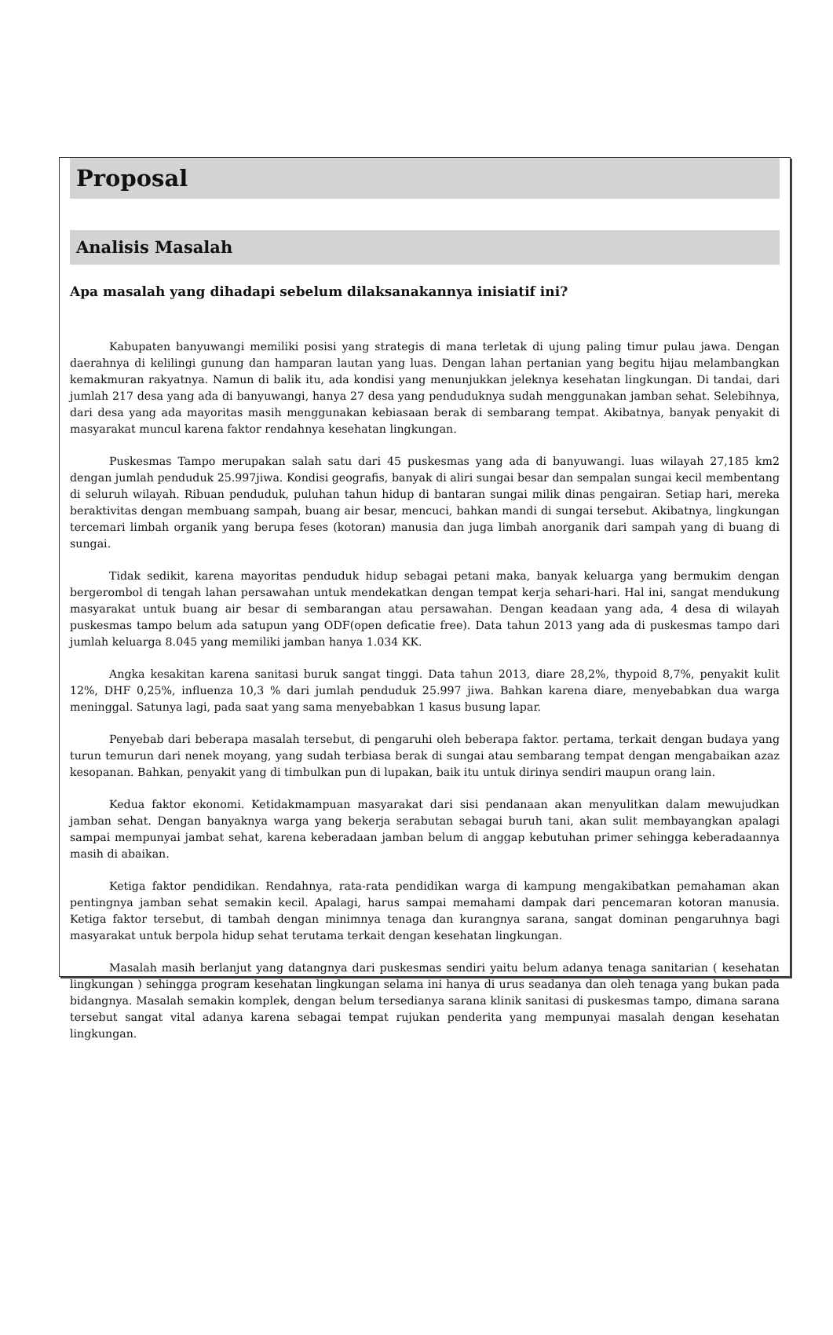Proposal
Analisis Masalah
Apa masalah yang dihadapi sebelum dilaksanakannya inisiatif ini?
Kabupaten banyuwangi memiliki posisi yang strategis di mana terletak di ujung paling timur pulau jawa. Dengan daerahnya di kelilingi gunung dan hamparan lautan yang luas. Dengan lahan pertanian yang begitu hijau melambangkan kemakmuran rakyatnya. Namun di balik itu, ada kondisi yang menunjukkan jeleknya kesehatan lingkungan. Di tandai, dari jumlah 217 desa yang ada di banyuwangi, hanya 27 desa yang penduduknya sudah menggunakan jamban sehat. Selebihnya, dari desa yang ada mayoritas masih menggunakan kebiasaan berak di sembarang tempat. Akibatnya, banyak penyakit di masyarakat muncul karena faktor rendahnya kesehatan lingkungan.
Puskesmas Tampo merupakan salah satu dari 45 puskesmas yang ada di banyuwangi. luas wilayah 27,185 km2 dengan jumlah penduduk 25.997jiwa. Kondisi geografis, banyak di aliri sungai besar dan sempalan sungai kecil membentang di seluruh wilayah. Ribuan penduduk, puluhan tahun hidup di bantaran sungai milik dinas pengairan. Setiap hari, mereka beraktivitas dengan membuang sampah, buang air besar, mencuci, bahkan mandi di sungai tersebut. Akibatnya, lingkungan tercemari limbah organik yang berupa feses (kotoran) manusia dan juga limbah anorganik dari sampah yang di buang di sungai.
Tidak sedikit, karena mayoritas penduduk hidup sebagai petani maka, banyak keluarga yang bermukim dengan bergerombol di tengah lahan persawahan untuk mendekatkan dengan tempat kerja sehari-hari. Hal ini, sangat mendukung masyarakat untuk buang air besar di sembarangan atau persawahan. Dengan keadaan yang ada, 4 desa di wilayah puskesmas tampo belum ada satupun yang ODF(open deficatie free). Data tahun 2013 yang ada di puskesmas tampo dari jumlah keluarga 8.045 yang memiliki jamban hanya 1.034 KK.
Angka kesakitan karena sanitasi buruk sangat tinggi. Data tahun 2013, diare 28,2%, thypoid 8,7%, penyakit kulit 12%, DHF 0,25%, influenza 10,3 % dari jumlah penduduk 25.997 jiwa. Bahkan karena diare, menyebabkan dua warga meninggal. Satunya lagi, pada saat yang sama menyebabkan 1 kasus busung lapar.
Penyebab dari beberapa masalah tersebut, di pengaruhi oleh beberapa faktor. pertama, terkait dengan budaya yang turun temurun dari nenek moyang, yang sudah terbiasa berak di sungai atau sembarang tempat dengan mengabaikan azaz kesopanan. Bahkan, penyakit yang di timbulkan pun di lupakan, baik itu untuk dirinya sendiri maupun orang lain.
Kedua faktor ekonomi. Ketidakmampuan masyarakat dari sisi pendanaan akan menyulitkan dalam mewujudkan jamban sehat. Dengan banyaknya warga yang bekerja serabutan sebagai buruh tani, akan sulit membayangkan apalagi sampai mempunyai jambat sehat, karena keberadaan jamban belum di anggap kebutuhan primer sehingga keberadaannya masih di abaikan.
Ketiga faktor pendidikan. Rendahnya, rata-rata pendidikan warga di kampung mengakibatkan pemahaman akan pentingnya jamban sehat semakin kecil. Apalagi, harus sampai memahami dampak dari pencemaran kotoran manusia. Ketiga faktor tersebut, di tambah dengan minimnya tenaga dan kurangnya sarana, sangat dominan pengaruhnya bagi masyarakat untuk berpola hidup sehat terutama terkait dengan kesehatan lingkungan.
Masalah masih berlanjut yang datangnya dari puskesmas sendiri yaitu belum adanya tenaga sanitarian ( kesehatan lingkungan ) sehingga program kesehatan lingkungan selama ini hanya di urus seadanya dan oleh tenaga yang bukan pada bidangnya. Masalah semakin komplek, dengan belum tersedianya sarana klinik sanitasi di puskesmas tampo, dimana sarana tersebut sangat vital adanya karena sebagai tempat rujukan penderita yang mempunyai masalah dengan kesehatan lingkungan.